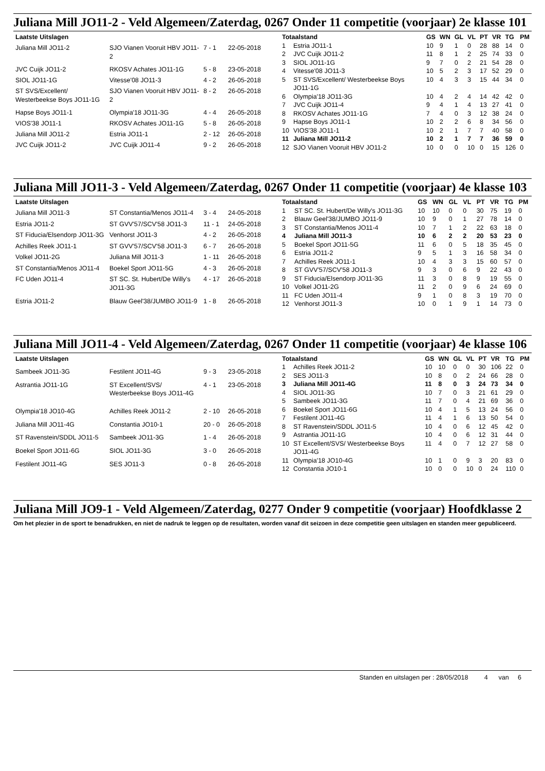Juliana Mill JO11-2 - Veld Algemeen/Zaterdag, 0267 Onder 11 competitie (voorjaar) 2e klasse 101
| Laatste Uitslagen | | | |
| --- | --- | --- | --- |
| Juliana Mill JO11-2 | SJO Vianen Vooruit HBV JO11-2 | 7 - 1 | 22-05-2018 |
| JVC Cuijk JO11-2 | RKOSV Achates JO11-1G | 5 - 8 | 23-05-2018 |
| SIOL JO11-1G | Vitesse'08 JO11-3 | 4 - 2 | 26-05-2018 |
| ST SVS/Excellent/ Westerbeekse Boys JO11-1G | SJO Vianen Vooruit HBV JO11-2 | 8 - 2 | 26-05-2018 |
| Hapse Boys JO11-1 | Olympia'18 JO11-3G | 4 - 4 | 26-05-2018 |
| VIOS'38 JO11-1 | RKOSV Achates JO11-1G | 5 - 8 | 26-05-2018 |
| Juliana Mill JO11-2 | Estria JO11-1 | 2 - 12 | 26-05-2018 |
| JVC Cuijk JO11-2 | JVC Cuijk JO11-4 | 9 - 2 | 26-05-2018 |
| Totaalstand | | GS | WN | GL | VL | PT | VR | TG | PM |
| --- | --- | --- | --- | --- | --- | --- | --- | --- | --- |
| 1 | Estria JO11-1 | 10 | 9 | 1 | 0 | 28 | 88 | 14 | 0 |
| 2 | JVC Cuijk JO11-2 | 11 | 8 | 1 | 2 | 25 | 74 | 33 | 0 |
| 3 | SIOL JO11-1G | 9 | 7 | 0 | 2 | 21 | 54 | 28 | 0 |
| 4 | Vitesse'08 JO11-3 | 10 | 5 | 2 | 3 | 17 | 52 | 29 | 0 |
| 5 | ST SVS/Excellent/ Westerbeekse Boys JO11-1G | 10 | 4 | 3 | 3 | 15 | 44 | 34 | 0 |
| 6 | Olympia'18 JO11-3G | 10 | 4 | 2 | 4 | 14 | 42 | 42 | 0 |
| 7 | JVC Cuijk JO11-4 | 9 | 4 | 1 | 4 | 13 | 27 | 41 | 0 |
| 8 | RKOSV Achates JO11-1G | 7 | 4 | 0 | 3 | 12 | 38 | 24 | 0 |
| 9 | Hapse Boys JO11-1 | 10 | 2 | 2 | 6 | 8 | 34 | 56 | 0 |
| 10 | VIOS'38 JO11-1 | 10 | 2 | 1 | 7 | 7 | 40 | 58 | 0 |
| 11 | Juliana Mill JO11-2 | 10 | 2 | 1 | 7 | 7 | 36 | 59 | 0 |
| 12 | SJO Vianen Vooruit HBV JO11-2 | 10 | 0 | 0 | 10 | 0 | 15 | 126 | 0 |
Juliana Mill JO11-3 - Veld Algemeen/Zaterdag, 0267 Onder 11 competitie (voorjaar) 4e klasse 103
| Laatste Uitslagen | | | |
| --- | --- | --- | --- |
| Juliana Mill JO11-3 | ST Constantia/Menos JO11-4 | 3 - 4 | 24-05-2018 |
| Estria JO11-2 | ST GVV'57/SCV'58 JO11-3 | 11 - 1 | 24-05-2018 |
| ST Fiducia/Elsendorp JO11-3G | Venhorst JO11-3 | 4 - 2 | 26-05-2018 |
| Achilles Reek JO11-1 | ST GVV'57/SCV'58 JO11-3 | 6 - 7 | 26-05-2018 |
| Volkel JO11-2G | Juliana Mill JO11-3 | 1 - 11 | 26-05-2018 |
| ST Constantia/Menos JO11-4 | Boekel Sport JO11-5G | 4 - 3 | 26-05-2018 |
| FC Uden JO11-4 | ST SC. St. Hubert/De Willy's JO11-3G | 4 - 17 | 26-05-2018 |
| Estria JO11-2 | Blauw Geel'38/JUMBO JO11-9 | 1 - 8 | 26-05-2018 |
| Totaalstand | | GS | WN | GL | VL | PT | VR | TG | PM |
| --- | --- | --- | --- | --- | --- | --- | --- | --- | --- |
| 1 | ST SC. St. Hubert/De Willy's JO11-3G | 10 | 10 | 0 | 0 | 30 | 75 | 19 | 0 |
| 2 | Blauw Geel'38/JUMBO JO11-9 | 10 | 9 | 0 | 1 | 27 | 78 | 14 | 0 |
| 3 | ST Constantia/Menos JO11-4 | 10 | 7 | 1 | 2 | 22 | 63 | 18 | 0 |
| 4 | Juliana Mill JO11-3 | 10 | 6 | 2 | 2 | 20 | 53 | 23 | 0 |
| 5 | Boekel Sport JO11-5G | 11 | 6 | 0 | 5 | 18 | 35 | 45 | 0 |
| 6 | Estria JO11-2 | 9 | 5 | 1 | 3 | 16 | 58 | 34 | 0 |
| 7 | Achilles Reek JO11-1 | 10 | 4 | 3 | 3 | 15 | 60 | 57 | 0 |
| 8 | ST GVV'57/SCV'58 JO11-3 | 9 | 3 | 0 | 6 | 9 | 22 | 43 | 0 |
| 9 | ST Fiducia/Elsendorp JO11-3G | 11 | 3 | 0 | 8 | 9 | 19 | 55 | 0 |
| 10 | Volkel JO11-2G | 11 | 2 | 0 | 9 | 6 | 24 | 69 | 0 |
| 11 | FC Uden JO11-4 | 9 | 1 | 0 | 8 | 3 | 19 | 70 | 0 |
| 12 | Venhorst JO11-3 | 10 | 0 | 1 | 9 | 1 | 14 | 73 | 0 |
Juliana Mill JO11-4 - Veld Algemeen/Zaterdag, 0267 Onder 11 competitie (voorjaar) 4e klasse 106
| Laatste Uitslagen | | | |
| --- | --- | --- | --- |
| Sambeek JO11-3G | Festilent JO11-4G | 9 - 3 | 23-05-2018 |
| Astrantia JO11-1G | ST Excellent/SVS/ Westerbeekse Boys JO11-4G | 4 - 1 | 23-05-2018 |
| Olympia'18 JO10-4G | Achilles Reek JO11-2 | 2 - 10 | 26-05-2018 |
| Juliana Mill JO11-4G | Constantia JO10-1 | 20 - 0 | 26-05-2018 |
| ST Ravenstein/SDDL JO11-5 | Sambeek JO11-3G | 1 - 4 | 26-05-2018 |
| Boekel Sport JO11-6G | SIOL JO11-3G | 3 - 0 | 26-05-2018 |
| Festilent JO11-4G | SES JO11-3 | 0 - 8 | 26-05-2018 |
| Totaalstand | | GS | WN | GL | VL | PT | VR | TG | PM |
| --- | --- | --- | --- | --- | --- | --- | --- | --- | --- |
| 1 | Achilles Reek JO11-2 | 10 | 10 | 0 | 0 | 30 | 106 | 22 | 0 |
| 2 | SES JO11-3 | 10 | 8 | 0 | 2 | 24 | 66 | 28 | 0 |
| 3 | Juliana Mill JO11-4G | 11 | 8 | 0 | 3 | 24 | 73 | 34 | 0 |
| 4 | SIOL JO11-3G | 10 | 7 | 0 | 3 | 21 | 61 | 29 | 0 |
| 5 | Sambeek JO11-3G | 11 | 7 | 0 | 4 | 21 | 69 | 36 | 0 |
| 6 | Boekel Sport JO11-6G | 10 | 4 | 1 | 5 | 13 | 24 | 56 | 0 |
| 7 | Festilent JO11-4G | 11 | 4 | 1 | 6 | 13 | 50 | 54 | 0 |
| 8 | ST Ravenstein/SDDL JO11-5 | 10 | 4 | 0 | 6 | 12 | 45 | 42 | 0 |
| 9 | Astrantia JO11-1G | 10 | 4 | 0 | 6 | 12 | 31 | 44 | 0 |
| 10 | ST Excellent/SVS/ Westerbeekse Boys JO11-4G | 11 | 4 | 0 | 7 | 12 | 27 | 58 | 0 |
| 11 | Olympia'18 JO10-4G | 10 | 1 | 0 | 9 | 3 | 20 | 83 | 0 |
| 12 | Constantia JO10-1 | 10 | 0 | 0 | 10 | 0 | 24 | 110 | 0 |
Juliana Mill JO9-1 - Veld Algemeen/Zaterdag, 0277 Onder 9 competitie (voorjaar) Hoofdklasse 2
Om het plezier in de sport te benadrukken, en niet de nadruk te leggen op de resultaten, worden vanaf dit seizoen in deze competitie geen uitslagen en standen meer gepubliceerd.
Standen en uitslagen per : 28/05/2018 4 van 6